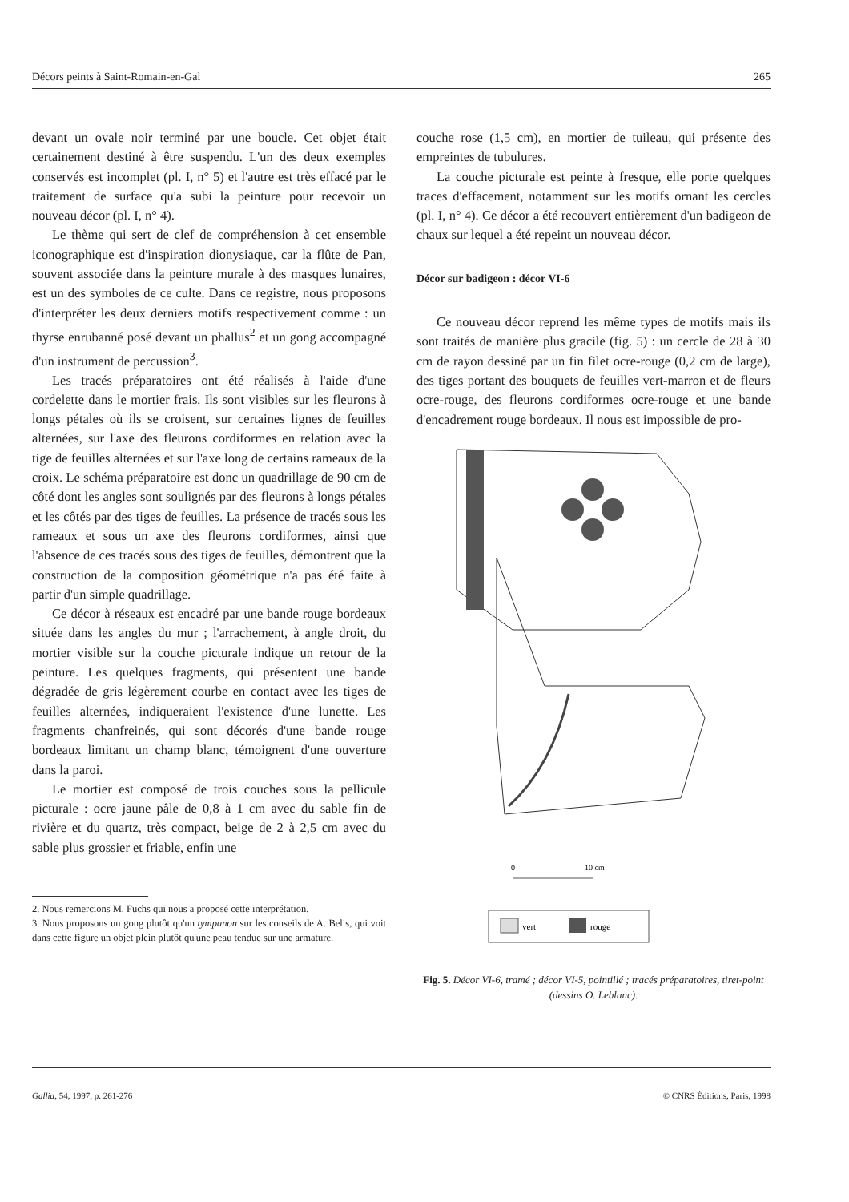Décors peints à Saint-Romain-en-Gal 265
devant un ovale noir terminé par une boucle. Cet objet était certainement destiné à être suspendu. L'un des deux exemples conservés est incomplet (pl. I, n° 5) et l'autre est très effacé par le traitement de surface qu'a subi la peinture pour recevoir un nouveau décor (pl. I, n° 4).
Le thème qui sert de clef de compréhension à cet ensemble iconographique est d'inspiration dionysiaque, car la flûte de Pan, souvent associée dans la peinture murale à des masques lunaires, est un des symboles de ce culte. Dans ce registre, nous proposons d'interpréter les deux derniers motifs respectivement comme : un thyrse enrubanné posé devant un phallus<sup>2</sup> et un gong accompagné d'un instrument de percussion<sup>3</sup>.
Les tracés préparatoires ont été réalisés à l'aide d'une cordelette dans le mortier frais. Ils sont visibles sur les fleurons à longs pétales où ils se croisent, sur certaines lignes de feuilles alternées, sur l'axe des fleurons cordiformes en relation avec la tige de feuilles alternées et sur l'axe long de certains rameaux de la croix. Le schéma préparatoire est donc un quadrillage de 90 cm de côté dont les angles sont soulignés par des fleurons à longs pétales et les côtés par des tiges de feuilles. La présence de tracés sous les rameaux et sous un axe des fleurons cordiformes, ainsi que l'absence de ces tracés sous des tiges de feuilles, démontrent que la construction de la composition géométrique n'a pas été faite à partir d'un simple quadrillage.
Ce décor à réseaux est encadré par une bande rouge bordeaux située dans les angles du mur ; l'arrachement, à angle droit, du mortier visible sur la couche picturale indique un retour de la peinture. Les quelques fragments, qui présentent une bande dégradée de gris légèrement courbe en contact avec les tiges de feuilles alternées, indiqueraient l'existence d'une lunette. Les fragments chanfreinés, qui sont décorés d'une bande rouge bordeaux limitant un champ blanc, témoignent d'une ouverture dans la paroi.
Le mortier est composé de trois couches sous la pellicule picturale : ocre jaune pâle de 0,8 à 1 cm avec du sable fin de rivière et du quartz, très compact, beige de 2 à 2,5 cm avec du sable plus grossier et friable, enfin une
2. Nous remercions M. Fuchs qui nous a proposé cette interprétation.
3. Nous proposons un gong plutôt qu'un tympanon sur les conseils de A. Belis, qui voit dans cette figure un objet plein plutôt qu'une peau tendue sur une armature.
couche rose (1,5 cm), en mortier de tuileau, qui présente des empreintes de tubulures.
La couche picturale est peinte à fresque, elle porte quelques traces d'effacement, notamment sur les motifs ornant les cercles (pl. I, n° 4). Ce décor a été recouvert entièrement d'un badigeon de chaux sur lequel a été repeint un nouveau décor.
Décor sur badigeon : décor VI-6
Ce nouveau décor reprend les même types de motifs mais ils sont traités de manière plus gracile (fig. 5) : un cercle de 28 à 30 cm de rayon dessiné par un fin filet ocre-rouge (0,2 cm de large), des tiges portant des bouquets de feuilles vert-marron et de fleurs ocre-rouge, des fleurons cordiformes ocre-rouge et une bande d'encadrement rouge bordeaux. Il nous est impossible de pro-
0
10 cm
vert
rouge
Fig. 5. Décor VI-6, tramé ; décor VI-5, pointillé ; tracés préparatoires, tiret-point (dessins O. Leblanc).
Gallia, 54, 1997, p. 261-276 © CNRS Éditions, Paris, 1998